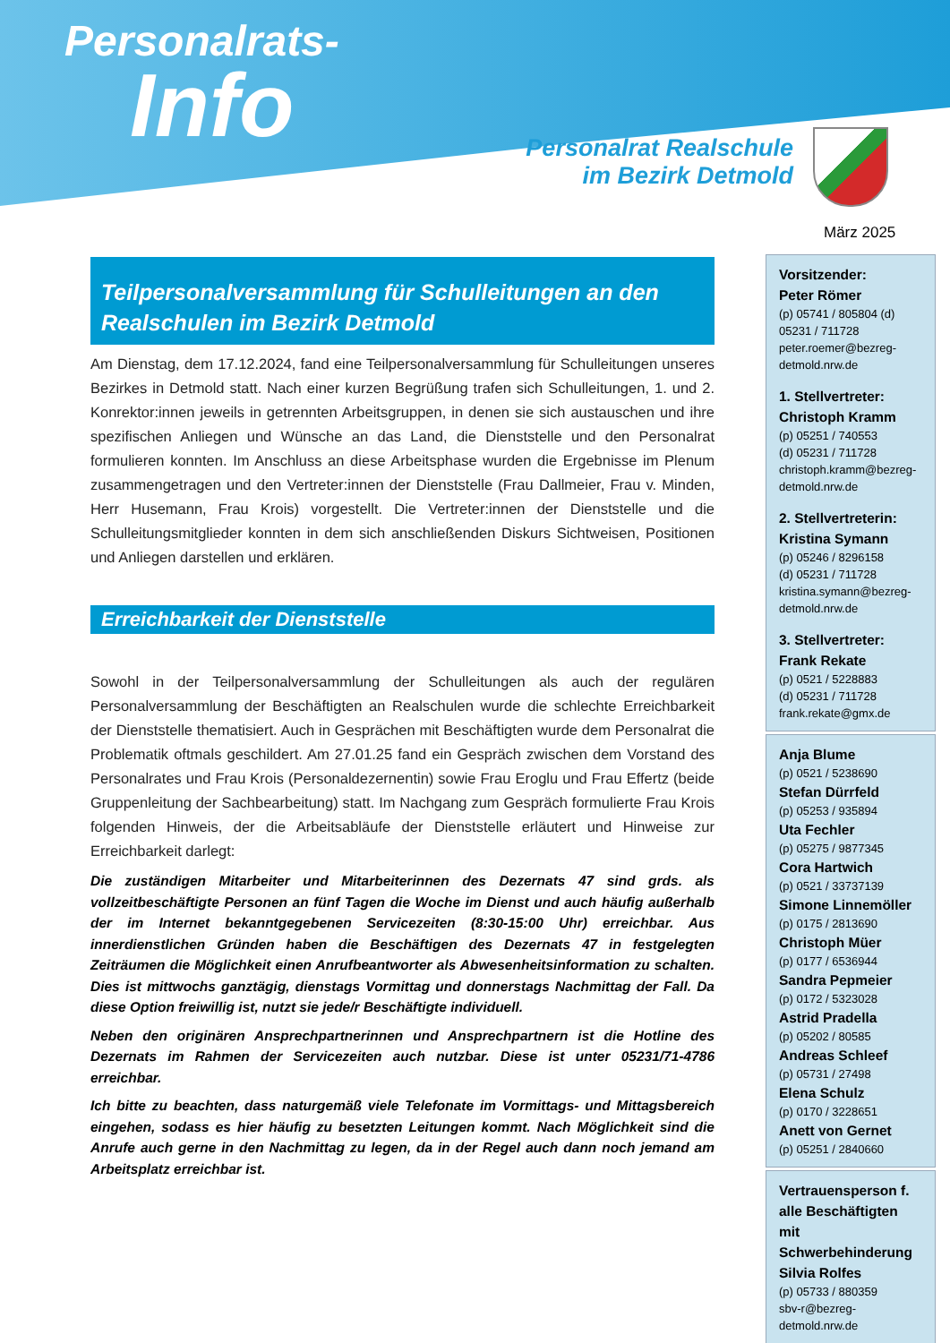Personalrats-
Info
Personalrat Realschule
im Bezirk Detmold
März 2025
Teilpersonalversammlung für Schulleitungen an den Realschulen im Bezirk Detmold
Am Dienstag, dem 17.12.2024, fand eine Teilpersonalversammlung für Schulleitungen unseres Bezirkes in Detmold statt. Nach einer kurzen Begrüßung trafen sich Schulleitungen, 1. und 2. Konrektor:innen jeweils in getrennten Arbeitsgruppen, in denen sie sich austauschen und ihre spezifischen Anliegen und Wünsche an das Land, die Dienststelle und den Personalrat formulieren konnten. Im Anschluss an diese Arbeitsphase wurden die Ergebnisse im Plenum zusammengetragen und den Vertreter:innen der Dienststelle (Frau Dallmeier, Frau v. Minden, Herr Husemann, Frau Krois) vorgestellt. Die Vertreter:innen der Dienststelle und die Schulleitungsmitglieder konnten in dem sich anschließenden Diskurs Sichtweisen, Positionen und Anliegen darstellen und erklären.
Erreichbarkeit der Dienststelle
Sowohl in der Teilpersonalversammlung der Schulleitungen als auch der regulären Personalversammlung der Beschäftigten an Realschulen wurde die schlechte Erreichbarkeit der Dienststelle thematisiert. Auch in Gesprächen mit Beschäftigten wurde dem Personalrat die Problematik oftmals geschildert. Am 27.01.25 fand ein Gespräch zwischen dem Vorstand des Personalrates und Frau Krois (Personaldezernentin) sowie Frau Eroglu und Frau Effertz (beide Gruppenleitung der Sachbearbeitung) statt. Im Nachgang zum Gespräch formulierte Frau Krois folgenden Hinweis, der die Arbeitsabläufe der Dienststelle erläutert und Hinweise zur Erreichbarkeit darlegt:
Die zuständigen Mitarbeiter und Mitarbeiterinnen des Dezernats 47 sind grds. als vollzeitbeschäftigte Personen an fünf Tagen die Woche im Dienst und auch häufig außerhalb der im Internet bekanntgegebenen Servicezeiten (8:30-15:00 Uhr) erreichbar. Aus innerdienstlichen Gründen haben die Beschäftigen des Dezernats 47 in festgelegten Zeiträumen die Möglichkeit einen Anrufbeantworter als Abwesenheitsinformation zu schalten. Dies ist mittwochs ganztägig, dienstags Vormittag und donnerstags Nachmittag der Fall. Da diese Option freiwillig ist, nutzt sie jede/r Beschäftigte individuell.
Neben den originären Ansprechpartnerinnen und Ansprechpartnern ist die Hotline des Dezernats im Rahmen der Servicezeiten auch nutzbar. Diese ist unter 05231/71-4786 erreichbar.
Ich bitte zu beachten, dass naturgemäß viele Telefonate im Vormittags- und Mittagsbereich eingehen, sodass es hier häufig zu besetzten Leitungen kommt. Nach Möglichkeit sind die Anrufe auch gerne in den Nachmittag zu legen, da in der Regel auch dann noch jemand am Arbeitsplatz erreichbar ist.
Vorsitzender:
Peter Römer
(p) 05741 / 805804 (d) 05231 / 711728
peter.roemer@bezreg-detmold.nrw.de
1. Stellvertreter:
Christoph Kramm
(p) 05251 / 740553
(d) 05231 / 711728
christoph.kramm@bezreg-detmold.nrw.de
2. Stellvertreterin:
Kristina Symann
(p) 05246 / 8296158
(d) 05231 / 711728
kristina.symann@bezreg-detmold.nrw.de
3. Stellvertreter:
Frank Rekate
(p) 0521 / 5228883
(d) 05231 / 711728
frank.rekate@gmx.de
Anja Blume
(p) 0521 / 5238690
Stefan Dürrfeld
(p) 05253 / 935894
Uta Fechler
(p) 05275 / 9877345
Cora Hartwich
(p) 0521 / 33737139
Simone Linnemöller
(p) 0175 / 2813690
Christoph Müer
(p) 0177 / 6536944
Sandra Pepmeier
(p) 0172 / 5323028
Astrid Pradella
(p) 05202 / 80585
Andreas Schleef
(p) 05731 / 27498
Elena Schulz
(p) 0170 / 3228651
Anett von Gernet
(p) 05251 / 2840660
Vertrauensperson f. alle Beschäftigten mit Schwerbehinderung
Silvia Rolfes
(p) 05733 / 880359
sbv-r@bezreg-detmold.nrw.de